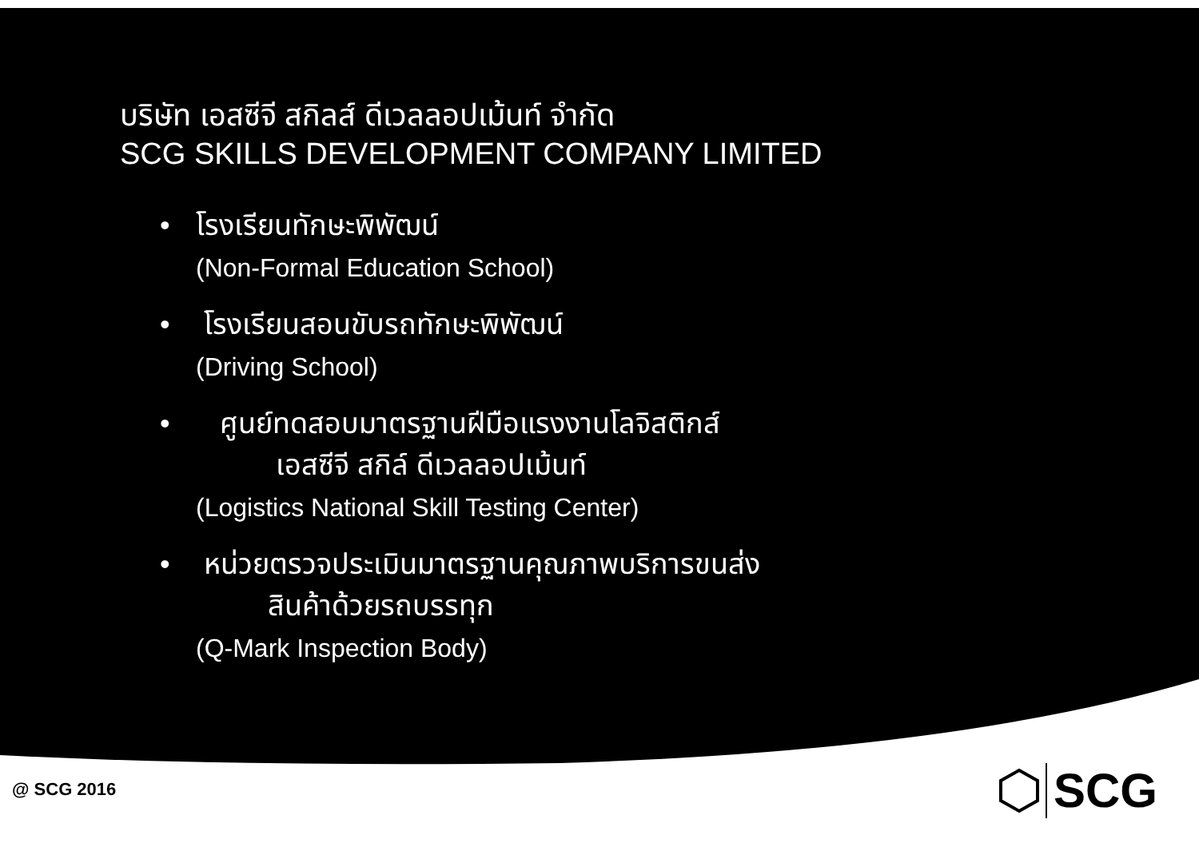บริษัท เอสซีจี สกิลส์ ดีเวลลอปเม้นท์ จำกัด
SCG SKILLS DEVELOPMENT COMPANY LIMITED
• โรงเรียนทักษะพิพัฒน์
(Non-Formal Education School)
• โรงเรียนสอนขับรถทักษะพิพัฒน์
(Driving School)
• ศูนย์ทดสอบมาตรฐานฝีมือแรงงานโลจิสติกส์
เอสซีจี สกิล์ ดีเวลลอปเม้นท์
(Logistics National Skill Testing Center)
• หน่วยตรวจประเมินมาตรฐานคุณภาพบริการขนส่ง
สินค้าด้วยรถบรรทุก
(Q-Mark Inspection Body)
@ SCG 2016
SCG